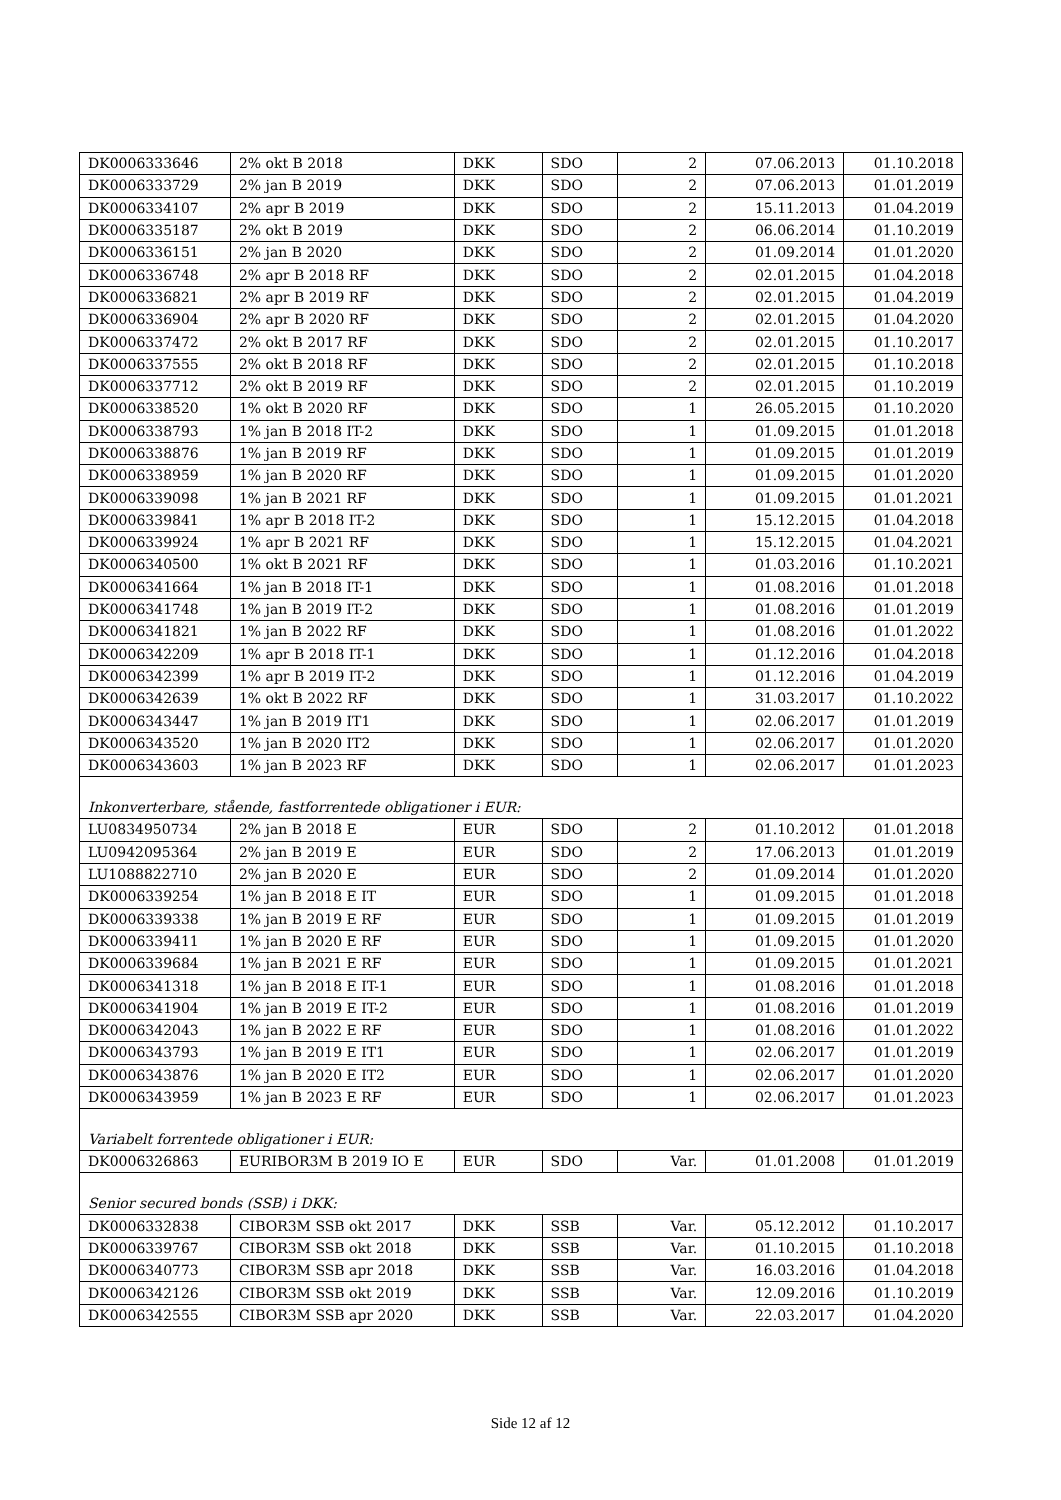| DK0006333646 | 2% okt B 2018 | DKK | SDO | 2 | 07.06.2013 | 01.10.2018 |
| DK0006333729 | 2% jan B 2019 | DKK | SDO | 2 | 07.06.2013 | 01.01.2019 |
| DK0006334107 | 2% apr B 2019 | DKK | SDO | 2 | 15.11.2013 | 01.04.2019 |
| DK0006335187 | 2% okt B 2019 | DKK | SDO | 2 | 06.06.2014 | 01.10.2019 |
| DK0006336151 | 2% jan B 2020 | DKK | SDO | 2 | 01.09.2014 | 01.01.2020 |
| DK0006336748 | 2% apr B 2018 RF | DKK | SDO | 2 | 02.01.2015 | 01.04.2018 |
| DK0006336821 | 2% apr B 2019 RF | DKK | SDO | 2 | 02.01.2015 | 01.04.2019 |
| DK0006336904 | 2% apr B 2020 RF | DKK | SDO | 2 | 02.01.2015 | 01.04.2020 |
| DK0006337472 | 2% okt B 2017 RF | DKK | SDO | 2 | 02.01.2015 | 01.10.2017 |
| DK0006337555 | 2% okt B 2018 RF | DKK | SDO | 2 | 02.01.2015 | 01.10.2018 |
| DK0006337712 | 2% okt B 2019 RF | DKK | SDO | 2 | 02.01.2015 | 01.10.2019 |
| DK0006338520 | 1% okt B 2020 RF | DKK | SDO | 1 | 26.05.2015 | 01.10.2020 |
| DK0006338793 | 1% jan B 2018 IT-2 | DKK | SDO | 1 | 01.09.2015 | 01.01.2018 |
| DK0006338876 | 1% jan B 2019 RF | DKK | SDO | 1 | 01.09.2015 | 01.01.2019 |
| DK0006338959 | 1% jan B 2020 RF | DKK | SDO | 1 | 01.09.2015 | 01.01.2020 |
| DK0006339098 | 1% jan B 2021 RF | DKK | SDO | 1 | 01.09.2015 | 01.01.2021 |
| DK0006339841 | 1% apr B 2018 IT-2 | DKK | SDO | 1 | 15.12.2015 | 01.04.2018 |
| DK0006339924 | 1% apr B 2021 RF | DKK | SDO | 1 | 15.12.2015 | 01.04.2021 |
| DK0006340500 | 1% okt B 2021 RF | DKK | SDO | 1 | 01.03.2016 | 01.10.2021 |
| DK0006341664 | 1% jan B 2018 IT-1 | DKK | SDO | 1 | 01.08.2016 | 01.01.2018 |
| DK0006341748 | 1% jan B 2019 IT-2 | DKK | SDO | 1 | 01.08.2016 | 01.01.2019 |
| DK0006341821 | 1% jan B 2022 RF | DKK | SDO | 1 | 01.08.2016 | 01.01.2022 |
| DK0006342209 | 1% apr B 2018 IT-1 | DKK | SDO | 1 | 01.12.2016 | 01.04.2018 |
| DK0006342399 | 1% apr B 2019 IT-2 | DKK | SDO | 1 | 01.12.2016 | 01.04.2019 |
| DK0006342639 | 1% okt B 2022 RF | DKK | SDO | 1 | 31.03.2017 | 01.10.2022 |
| DK0006343447 | 1% jan B 2019 IT1 | DKK | SDO | 1 | 02.06.2017 | 01.01.2019 |
| DK0006343520 | 1% jan B 2020 IT2 | DKK | SDO | 1 | 02.06.2017 | 01.01.2020 |
| DK0006343603 | 1% jan B 2023 RF | DKK | SDO | 1 | 02.06.2017 | 01.01.2023 |
| Inkonverterbare, stående, fastforrentede obligationer i EUR: | | | | | | |
| LU0834950734 | 2% jan B 2018 E | EUR | SDO | 2 | 01.10.2012 | 01.01.2018 |
| LU0942095364 | 2% jan B 2019 E | EUR | SDO | 2 | 17.06.2013 | 01.01.2019 |
| LU1088822710 | 2% jan B 2020 E | EUR | SDO | 2 | 01.09.2014 | 01.01.2020 |
| DK0006339254 | 1% jan B 2018 E IT | EUR | SDO | 1 | 01.09.2015 | 01.01.2018 |
| DK0006339338 | 1% jan B 2019 E RF | EUR | SDO | 1 | 01.09.2015 | 01.01.2019 |
| DK0006339411 | 1% jan B 2020 E RF | EUR | SDO | 1 | 01.09.2015 | 01.01.2020 |
| DK0006339684 | 1% jan B 2021 E RF | EUR | SDO | 1 | 01.09.2015 | 01.01.2021 |
| DK0006341318 | 1% jan B 2018 E IT-1 | EUR | SDO | 1 | 01.08.2016 | 01.01.2018 |
| DK0006341904 | 1% jan B 2019 E IT-2 | EUR | SDO | 1 | 01.08.2016 | 01.01.2019 |
| DK0006342043 | 1% jan B 2022 E RF | EUR | SDO | 1 | 01.08.2016 | 01.01.2022 |
| DK0006343793 | 1% jan B 2019 E IT1 | EUR | SDO | 1 | 02.06.2017 | 01.01.2019 |
| DK0006343876 | 1% jan B 2020 E IT2 | EUR | SDO | 1 | 02.06.2017 | 01.01.2020 |
| DK0006343959 | 1% jan B 2023 E RF | EUR | SDO | 1 | 02.06.2017 | 01.01.2023 |
| Variabelt forrentede obligationer i EUR: | | | | | | |
| DK0006326863 | EURIBOR3M B 2019 IO E | EUR | SDO | Var. | 01.01.2008 | 01.01.2019 |
| Senior secured bonds (SSB) i DKK: | | | | | | |
| DK0006332838 | CIBOR3M SSB okt 2017 | DKK | SSB | Var. | 05.12.2012 | 01.10.2017 |
| DK0006339767 | CIBOR3M SSB okt 2018 | DKK | SSB | Var. | 01.10.2015 | 01.10.2018 |
| DK0006340773 | CIBOR3M SSB apr 2018 | DKK | SSB | Var. | 16.03.2016 | 01.04.2018 |
| DK0006342126 | CIBOR3M SSB okt 2019 | DKK | SSB | Var. | 12.09.2016 | 01.10.2019 |
| DK0006342555 | CIBOR3M SSB apr 2020 | DKK | SSB | Var. | 22.03.2017 | 01.04.2020 |
Side 12 af 12